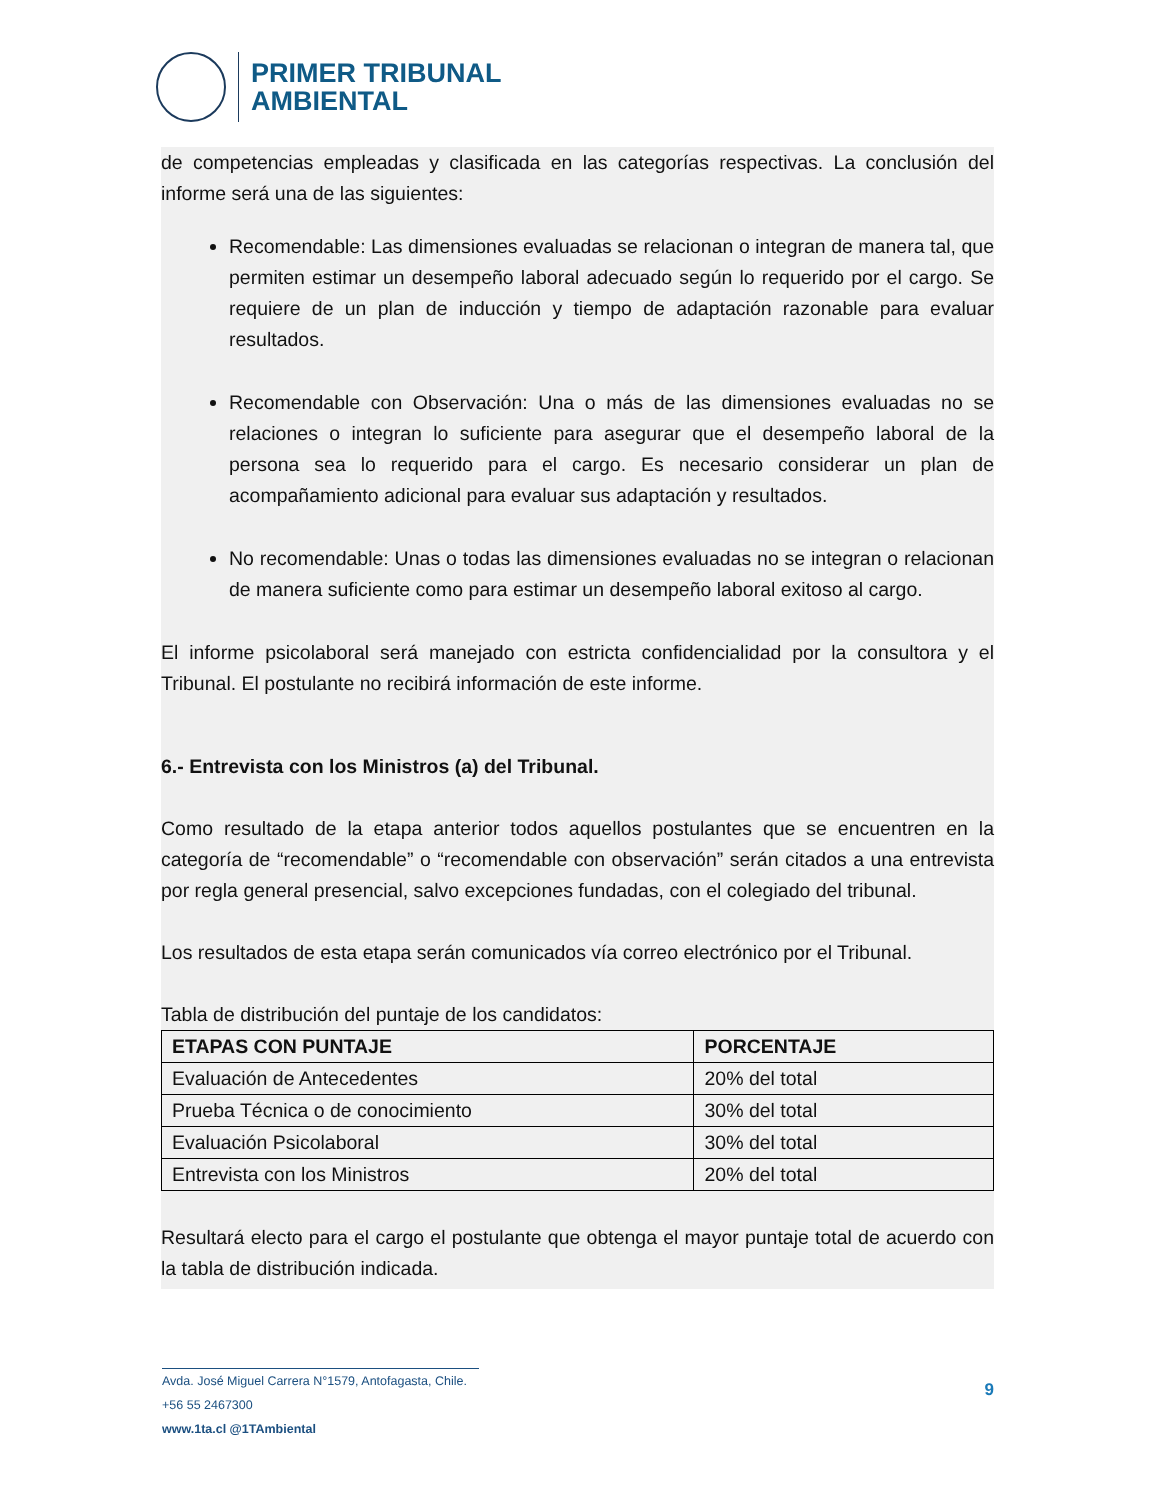PRIMER TRIBUNAL
AMBIENTAL
de competencias empleadas y clasificada en las categorías respectivas. La conclusión del informe será una de las siguientes:
Recomendable: Las dimensiones evaluadas se relacionan o integran de manera tal, que permiten estimar un desempeño laboral adecuado según lo requerido por el cargo. Se requiere de un plan de inducción y tiempo de adaptación razonable para evaluar resultados.
Recomendable con Observación: Una o más de las dimensiones evaluadas no se relaciones o integran lo suficiente para asegurar que el desempeño laboral de la persona sea lo requerido para el cargo. Es necesario considerar un plan de acompañamiento adicional para evaluar sus adaptación y resultados.
No recomendable: Unas o todas las dimensiones evaluadas no se integran o relacionan de manera suficiente como para estimar un desempeño laboral exitoso al cargo.
El informe psicolaboral será manejado con estricta confidencialidad por la consultora y el Tribunal. El postulante no recibirá información de este informe.
6.- Entrevista con los Ministros (a) del Tribunal.
Como resultado de la etapa anterior todos aquellos postulantes que se encuentren en la categoría de “recomendable” o “recomendable con observación” serán citados a una entrevista por regla general presencial, salvo excepciones fundadas, con el colegiado del tribunal.
Los resultados de esta etapa serán comunicados vía correo electrónico por el Tribunal.
Tabla de distribución del puntaje de los candidatos:
| ETAPAS CON PUNTAJE | PORCENTAJE |
| --- | --- |
| Evaluación de Antecedentes | 20% del total |
| Prueba Técnica o de conocimiento | 30% del total |
| Evaluación Psicolaboral | 30% del total |
| Entrevista con los Ministros | 20% del total |
Resultará electo para el cargo el postulante que obtenga el mayor puntaje total de acuerdo con la tabla de distribución indicada.
Avda. José Miguel Carrera N°1579, Antofagasta, Chile.
+56 55 2467300
www.1ta.cl @1TAmbiental
9